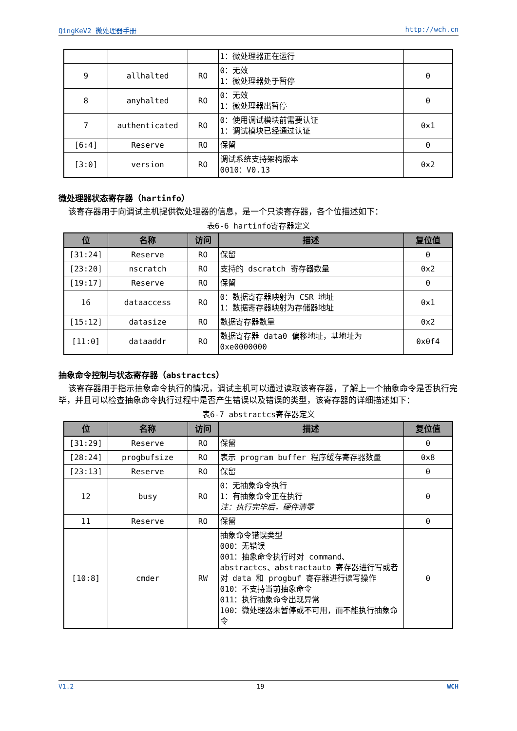QingKeV2 微处理器手册 http://wch.cn
| | | | 1：微处理器正在运行 | |
| 9 | allhalted | RO | 0：无效 1：微处理器处于暂停 | 0 |
| 8 | anyhalted | RO | 0：无效 1：微处理器出暂停 | 0 |
| 7 | authenticated | RO | 0：使用调试模块前需要认证 1：调试模块已经通过认证 | 0x1 |
| [6:4] | Reserve | RO | 保留 | 0 |
| [3:0] | version | RO | 调试系统支持架构版本 0010：V0.13 | 0x2 |
微处理器状态寄存器（hartinfo）
  该寄存器用于向调试主机提供微处理器的信息，是一个只读寄存器，各个位描述如下：
表6-6 hartinfo寄存器定义
| 位 | 名称 | 访问 | 描述 | 复位值 |
| --- | --- | --- | --- | --- |
| [31:24] | Reserve | RO | 保留 | 0 |
| [23:20] | nscratch | RO | 支持的 dscratch 寄存器数量 | 0x2 |
| [19:17] | Reserve | RO | 保留 | 0 |
| 16 | dataaccess | RO | 0：数据寄存器映射为 CSR 地址 1：数据寄存器映射为存储器地址 | 0x1 |
| [15:12] | datasize | RO | 数据寄存器数量 | 0x2 |
| [11:0] | dataaddr | RO | 数据寄存器 data0 偏移地址，基地址为 0xe0000000 | 0x0f4 |
抽象命令控制与状态寄存器（abstractcs）
  该寄存器用于指示抽象命令执行的情况，调试主机可以通过读取该寄存器，了解上一个抽象命令是否执行完毕，并且可以检查抽象命令执行过程中是否产生错误以及错误的类型，该寄存器的详细描述如下：
表6-7 abstractcs寄存器定义
| 位 | 名称 | 访问 | 描述 | 复位值 |
| --- | --- | --- | --- | --- |
| [31:29] | Reserve | RO | 保留 | 0 |
| [28:24] | progbufsize | RO | 表示 program buffer 程序缓存寄存器数量 | 0x8 |
| [23:13] | Reserve | RO | 保留 | 0 |
| 12 | busy | RO | 0：无抽象命令执行 1：有抽象命令正在执行 注：执行完毕后，硬件清零 | 0 |
| 11 | Reserve | RO | 保留 | 0 |
| [10:8] | cmder | RW | 抽象命令错误类型 000：无错误 001：抽象命令执行时对 command、abstractcs、abstractauto 寄存器进行写或者对 data 和 progbuf 寄存器进行读写操作 010：不支持当前抽象命令 011：执行抽象命令出现异常 100：微处理器未暂停或不可用，而不能执行抽象命令 | 0 |
V1.2 19 WCH